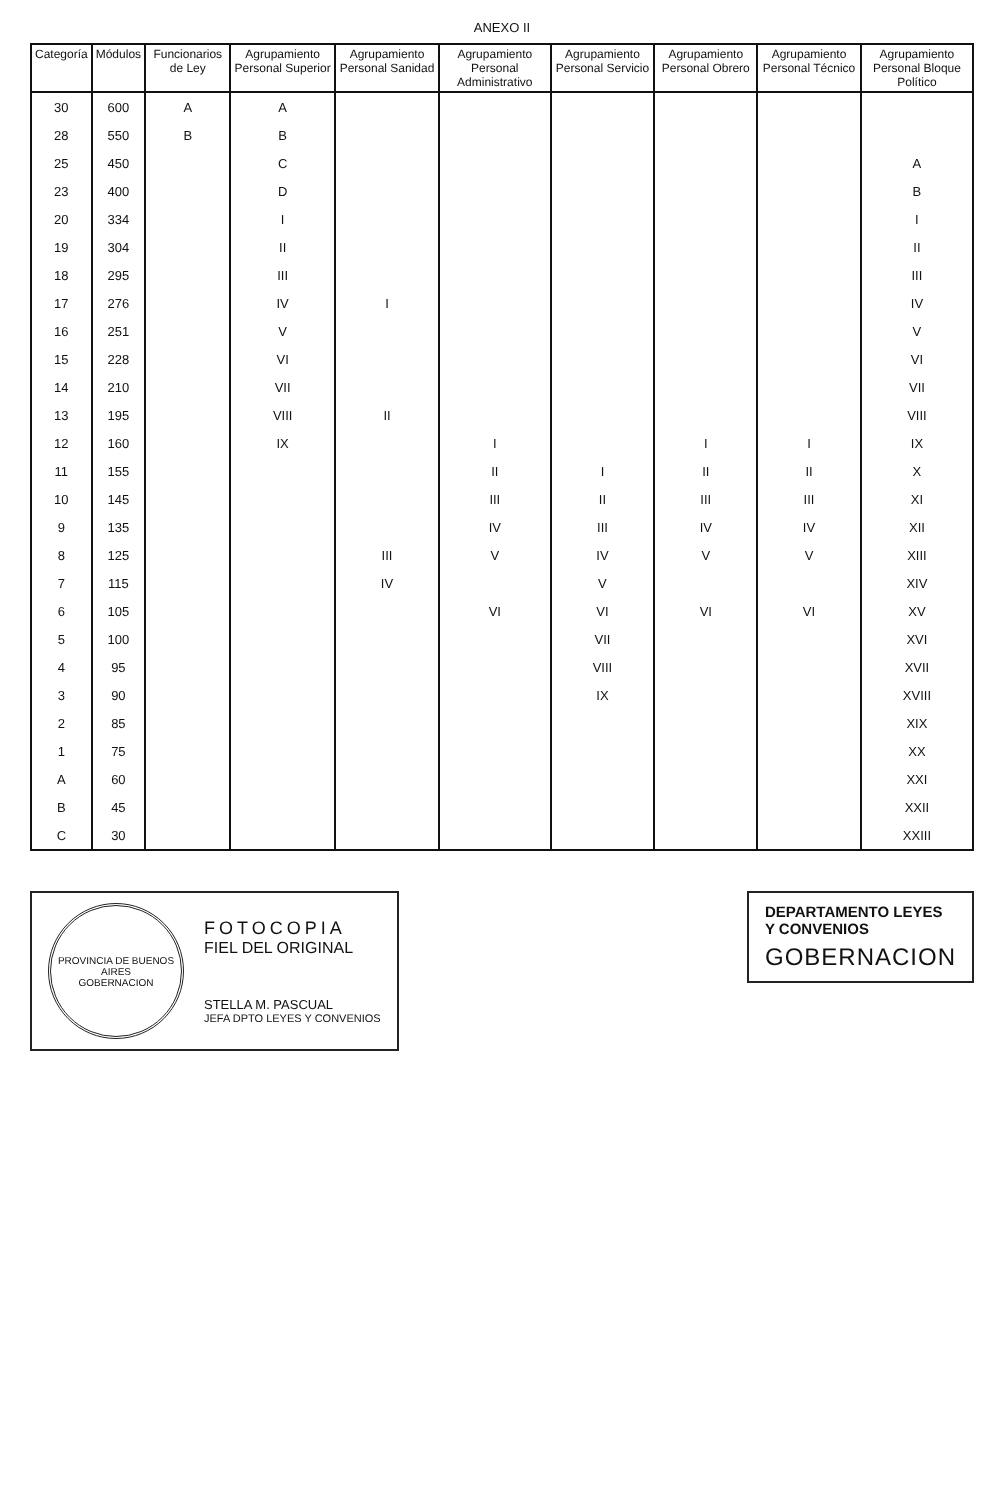ANEXO II
| Categoría | Módulos | Funcionarios de Ley | Agrupamiento Personal Superior | Agrupamiento Personal Sanidad | Agrupamiento Personal Administrativo | Agrupamiento Personal Servicio | Agrupamiento Personal Obrero | Agrupamiento Personal Técnico | Agrupamiento Personal Bloque Político |
| --- | --- | --- | --- | --- | --- | --- | --- | --- | --- |
| 30 | 600 | A | A | | | | | | |
| 28 | 550 | B | B | | | | | | |
| 25 | 450 | | C | | | | | | A |
| 23 | 400 | | D | | | | | | B |
| 20 | 334 | | I | | | | | | I |
| 19 | 304 | | II | | | | | | II |
| 18 | 295 | | III | | | | | | III |
| 17 | 276 | | IV | I | | | | | IV |
| 16 | 251 | | V | | | | | | V |
| 15 | 228 | | VI | | | | | | VI |
| 14 | 210 | | VII | | | | | | VII |
| 13 | 195 | | VIII | II | | | | | VIII |
| 12 | 160 | | IX | | I | | I | I | IX |
| 11 | 155 | | | | II | I | II | II | X |
| 10 | 145 | | | | III | II | III | III | XI |
| 9 | 135 | | | | IV | III | IV | IV | XII |
| 8 | 125 | | | III | V | IV | V | V | XIII |
| 7 | 115 | | | IV | | V | | | XIV |
| 6 | 105 | | | | VI | VI | VI | VI | XV |
| 5 | 100 | | | | | VII | | | XVI |
| 4 | 95 | | | | | VIII | | | XVII |
| 3 | 90 | | | | | IX | | | XVIII |
| 2 | 85 | | | | | | | | XIX |
| 1 | 75 | | | | | | | | XX |
| A | 60 | | | | | | | | XXI |
| B | 45 | | | | | | | | XXII |
| C | 30 | | | | | | | | XXIII |
PROVINCIA DE BUENOS AIRES
GOBERNACION
FOTOCOPIA
FIEL DEL ORIGINAL
STELLA M. PASCUAL
JEFA DPTO LEYES Y CONVENIOS
DEPARTAMENTO LEYES
Y CONVENIOS
GOBERNACION